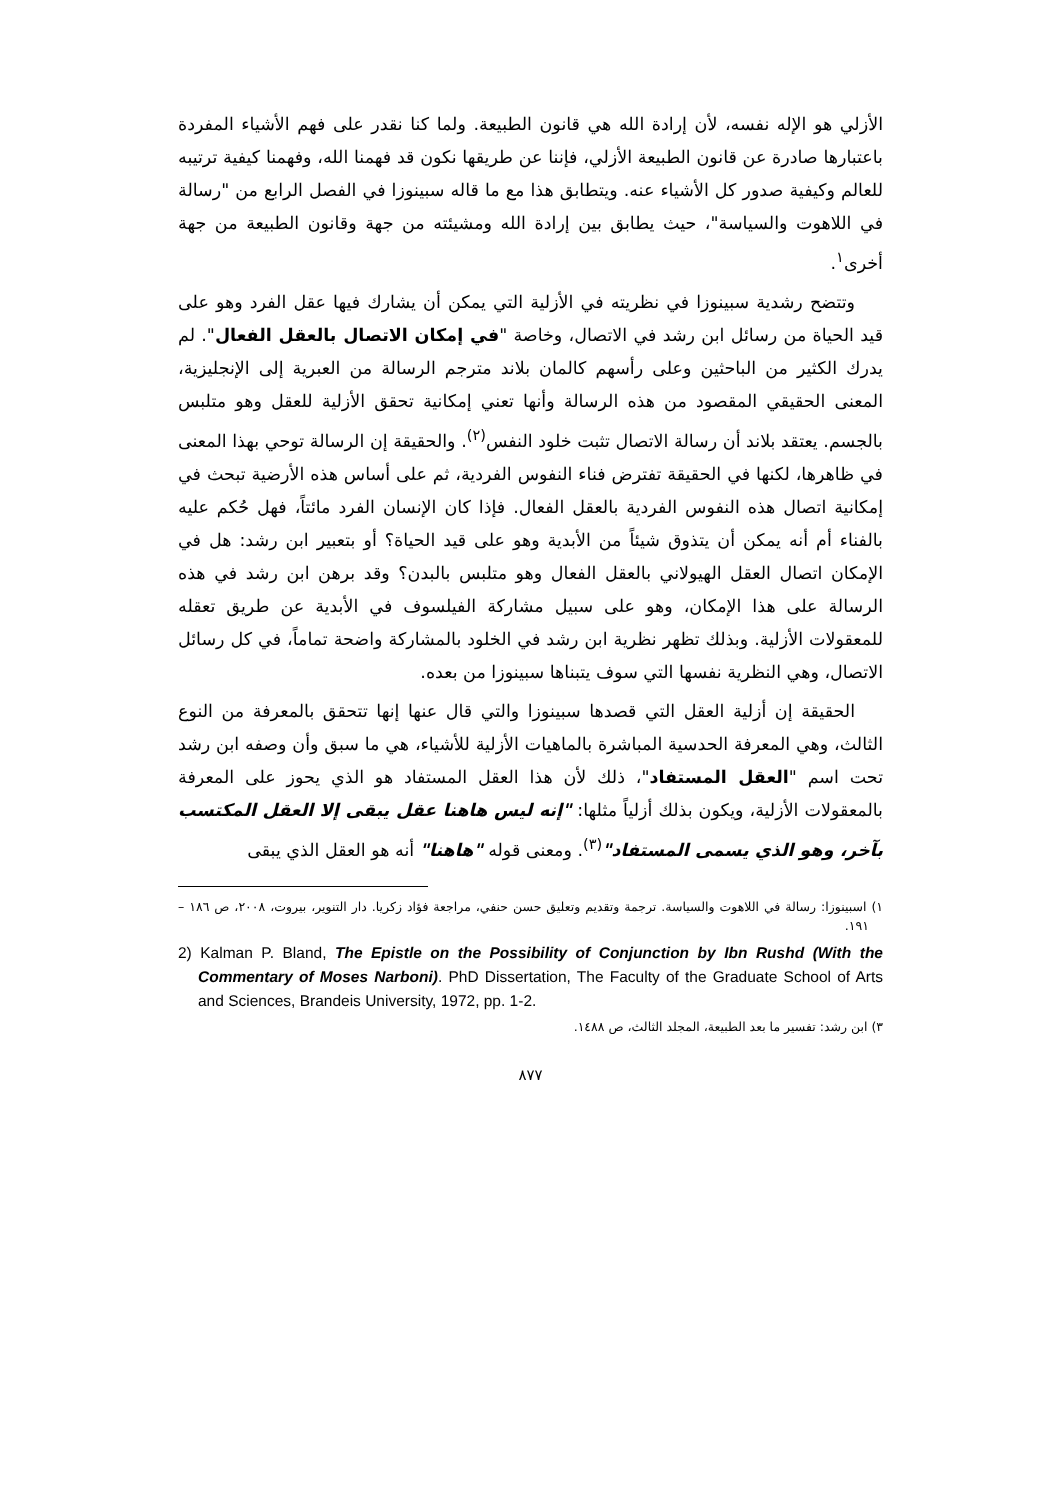الأزلي هو الإله نفسه، لأن إرادة الله هي قانون الطبيعة. ولما كنا نقدر على فهم الأشياء المفردة باعتبارها صادرة عن قانون الطبيعة الأزلي، فإننا عن طريقها نكون قد فهمنا الله، وفهمنا كيفية ترتيبه للعالم وكيفية صدور كل الأشياء عنه. ويتطابق هذا مع ما قاله سبينوزا في الفصل الرابع من "رسالة في اللاهوت والسياسة"، حيث يطابق بين إرادة الله ومشيئته من جهة وقانون الطبيعة من جهة أخرى<sup>١</sup>.
وتتضح رشدية سبينوزا في نظريته في الأزلية التي يمكن أن يشارك فيها عقل الفرد وهو على قيد الحياة من رسائل ابن رشد في الاتصال، وخاصة "في إمكان الاتصال بالعقل الفعال". لم يدرك الكثير من الباحثين وعلى رأسهم كالمان بلاند مترجم الرسالة من العبرية إلى الإنجليزية، المعنى الحقيقي المقصود من هذه الرسالة وأنها تعني إمكانية تحقق الأزلية للعقل وهو متلبس بالجسم. يعتقد بلاند أن رسالة الاتصال تثبت خلود النفس<sup>(٢)</sup>. والحقيقة إن الرسالة توحي بهذا المعنى في ظاهرها، لكنها في الحقيقة تفترض فناء النفوس الفردية، ثم على أساس هذه الأرضية تبحث في إمكانية اتصال هذه النفوس الفردية بالعقل الفعال. فإذا كان الإنسان الفرد مائتاً، فهل حُكم عليه بالفناء أم أنه يمكن أن يتذوق شيئاً من الأبدية وهو على قيد الحياة؟ أو بتعبير ابن رشد: هل في الإمكان اتصال العقل الهيولاني بالعقل الفعال وهو متلبس بالبدن؟ وقد برهن ابن رشد في هذه الرسالة على هذا الإمكان، وهو على سبيل مشاركة الفيلسوف في الأبدية عن طريق تعقله للمعقولات الأزلية. وبذلك تظهر نظرية ابن رشد في الخلود بالمشاركة واضحة تماماً، في كل رسائل الاتصال، وهي النظرية نفسها التي سوف يتبناها سبينوزا من بعده.
الحقيقة إن أزلية العقل التي قصدها سبينوزا والتي قال عنها إنها تتحقق بالمعرفة من النوع الثالث، وهي المعرفة الحدسية المباشرة بالماهيات الأزلية للأشياء، هي ما سبق وأن وصفه ابن رشد تحت اسم "العقل المستفاد"، ذلك لأن هذا العقل المستفاد هو الذي يحوز على المعرفة بالمعقولات الأزلية، ويكون بذلك أزلياً مثلها: "إنه ليس هاهنا عقل يبقى إلا العقل المكتسب بآخر، وهو الذي يسمى المستفاد"<sup>(٣)</sup>. ومعنى قوله "هاهنا" أنه هو العقل الذي يبقى
١) اسبينوزا: رسالة في اللاهوت والسياسة. ترجمة وتقديم وتعليق حسن حنفي، مراجعة فؤاد زكريا. دار التنوير، بيروت، ٢٠٠٨، ص ١٨٦ – ١٩١.
2) Kalman P. Bland, The Epistle on the Possibility of Conjunction by Ibn Rushd (With the Commentary of Moses Narboni). PhD Dissertation, The Faculty of the Graduate School of Arts and Sciences, Brandeis University, 1972, pp. 1-2.
٣) ابن رشد: تفسير ما بعد الطبيعة، المجلد الثالث، ص ١٤٨٨.
٨٧٧